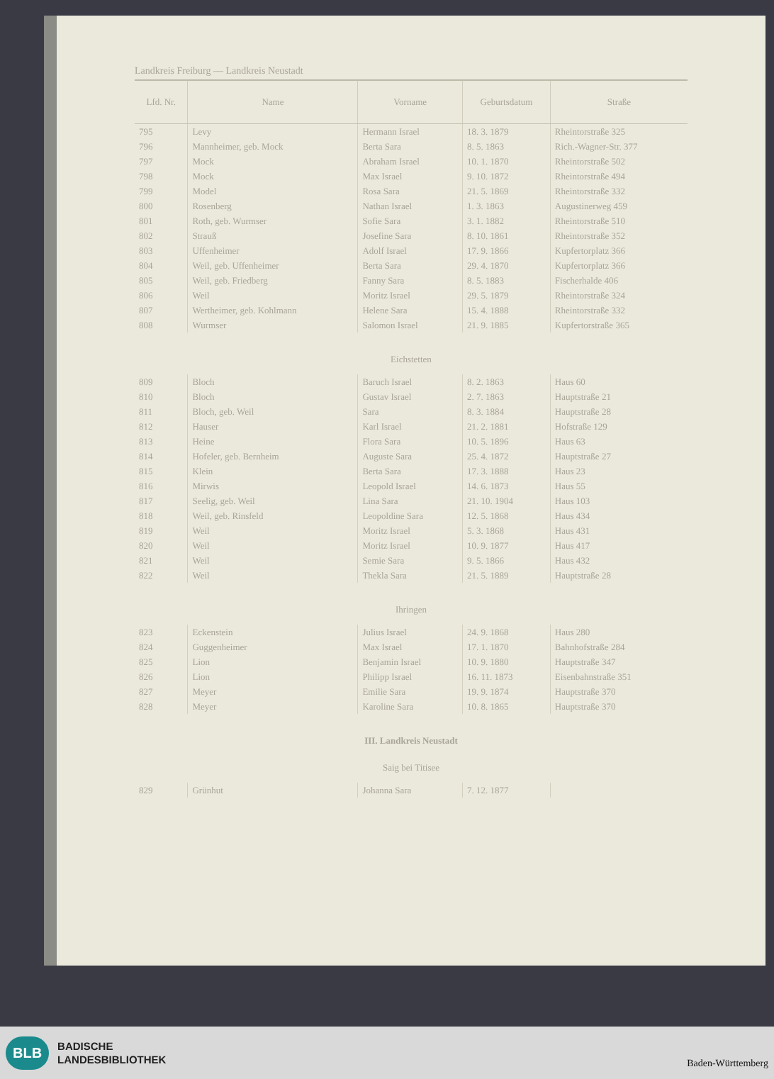Landkreis Freiburg — Landkreis Neustadt
| Lfd. Nr. | Name | Vorname | Geburtsdatum | Straße |
| --- | --- | --- | --- | --- |
| 795 | Levy | Hermann Israel | 18. 3. 1879 | Rheintorstraße 325 |
| 796 | Mannheimer, geb. Mock | Berta Sara | 8. 5. 1863 | Rich.-Wagner-Str. 377 |
| 797 | Mock | Abraham Israel | 10. 1. 1870 | Rheintorstraße 502 |
| 798 | Mock | Max Israel | 9. 10. 1872 | Rheintorstraße 494 |
| 799 | Model | Rosa Sara | 21. 5. 1869 | Rheintorstraße 332 |
| 800 | Rosenberg | Nathan Israel | 1. 3. 1863 | Augustinerweg 459 |
| 801 | Roth, geb. Wurmser | Sofie Sara | 3. 1. 1882 | Rheintorstraße 510 |
| 802 | Strauß | Josefine Sara | 8. 10. 1861 | Rheintorstraße 352 |
| 803 | Uffenheimer | Adolf Israel | 17. 9. 1866 | Kupfertorplatz 366 |
| 804 | Weil, geb. Uffenheimer | Berta Sara | 29. 4. 1870 | Kupfertorplatz 366 |
| 805 | Weil, geb. Friedberg | Fanny Sara | 8. 5. 1883 | Fischerhalde 406 |
| 806 | Weil | Moritz Israel | 29. 5. 1879 | Rheintorstraße 324 |
| 807 | Wertheimer, geb. Kohlmann | Helene Sara | 15. 4. 1888 | Rheintorstraße 332 |
| 808 | Wurmser | Salomon Israel | 21. 9. 1885 | Kupfertorstraße 365 |
| Eichstetten | | | | |
| 809 | Bloch | Baruch Israel | 8. 2. 1863 | Haus 60 |
| 810 | Bloch | Gustav Israel | 2. 7. 1863 | Hauptstraße 21 |
| 811 | Bloch, geb. Weil | Sara | 8. 3. 1884 | Hauptstraße 28 |
| 812 | Hauser | Karl Israel | 21. 2. 1881 | Hofstraße 129 |
| 813 | Heine | Flora Sara | 10. 5. 1896 | Haus 63 |
| 814 | Hofeler, geb. Bernheim | Auguste Sara | 25. 4. 1872 | Hauptstraße 27 |
| 815 | Klein | Berta Sara | 17. 3. 1888 | Haus 23 |
| 816 | Mirwis | Leopold Israel | 14. 6. 1873 | Haus 55 |
| 817 | Seelig, geb. Weil | Lina Sara | 21. 10. 1904 | Haus 103 |
| 818 | Weil, geb. Rinsfeld | Leopoldine Sara | 12. 5. 1868 | Haus 434 |
| 819 | Weil | Moritz Israel | 5. 3. 1868 | Haus 431 |
| 820 | Weil | Moritz Israel | 10. 9. 1877 | Haus 417 |
| 821 | Weil | Semie Sara | 9. 5. 1866 | Haus 432 |
| 822 | Weil | Thekla Sara | 21. 5. 1889 | Hauptstraße 28 |
| Ihringen | | | | |
| 823 | Eckenstein | Julius Israel | 24. 9. 1868 | Haus 280 |
| 824 | Guggenheimer | Max Israel | 17. 1. 1870 | Bahnhofstraße 284 |
| 825 | Lion | Benjamin Israel | 10. 9. 1880 | Hauptstraße 347 |
| 826 | Lion | Philipp Israel | 16. 11. 1873 | Eisenbahnstraße 351 |
| 827 | Meyer | Emilie Sara | 19. 9. 1874 | Hauptstraße 370 |
| 828 | Meyer | Karoline Sara | 10. 8. 1865 | Hauptstraße 370 |
| III. Landkreis Neustadt Saig bei Titisee | | | | |
| 829 | Grünhut | Johanna Sara | 7. 12. 1877 | |
BLB
BADISCHE
LANDESBIBLIOTHEK
Baden-Württemberg